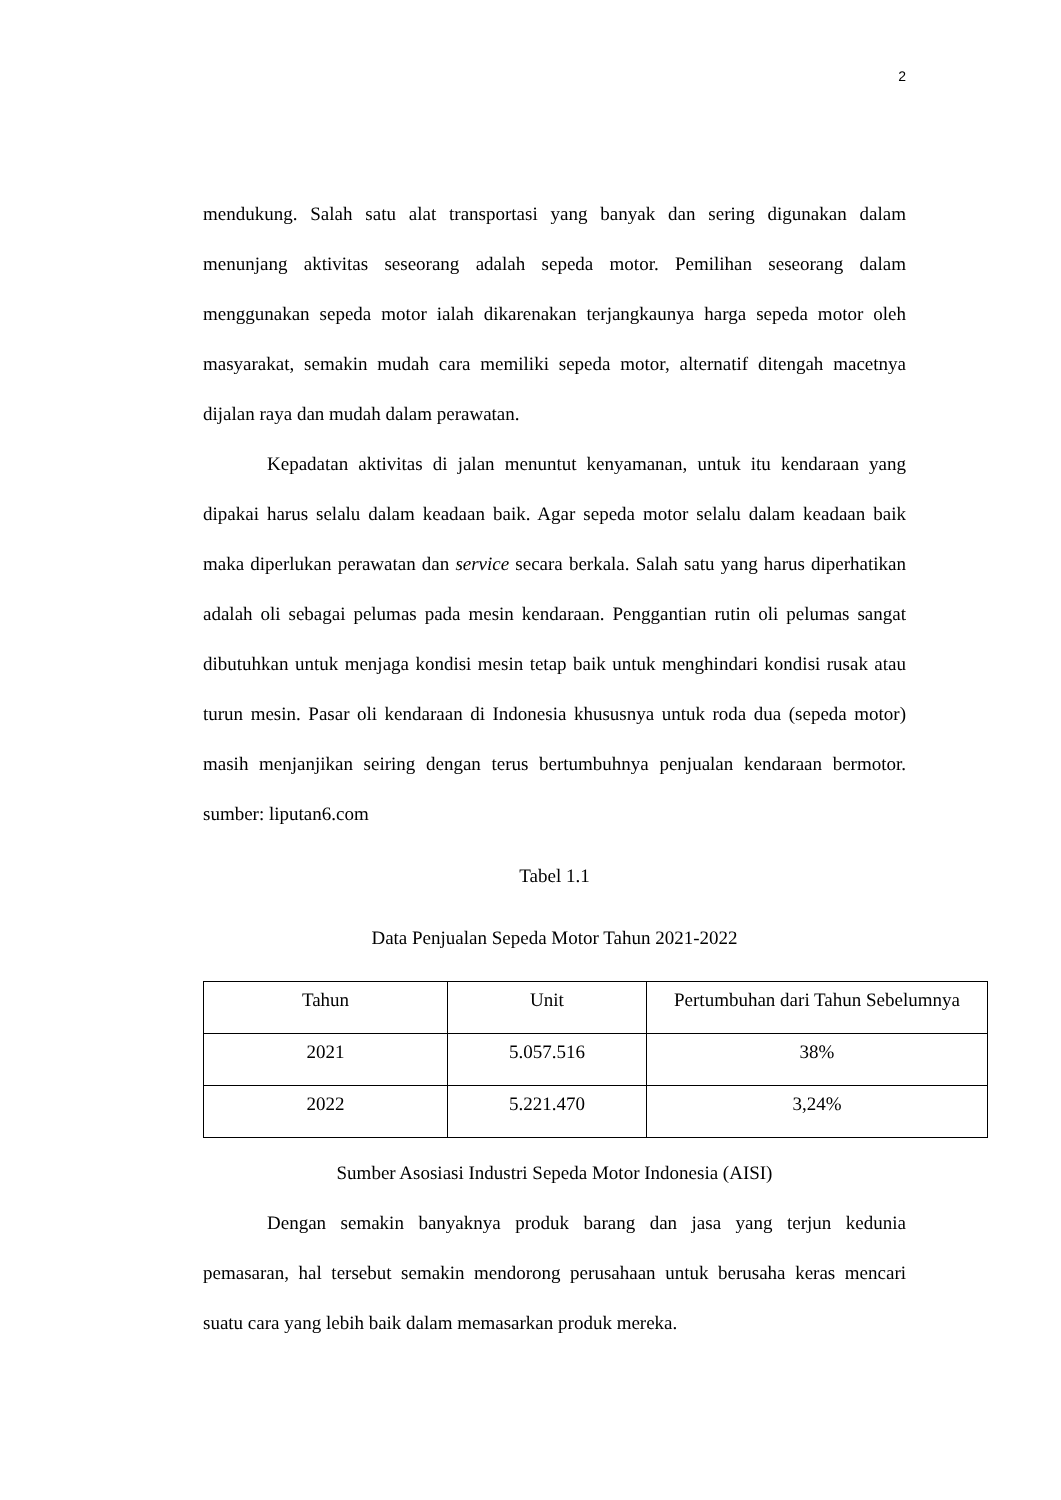2
mendukung. Salah satu alat transportasi yang banyak dan sering digunakan dalam menunjang aktivitas seseorang adalah sepeda motor. Pemilihan seseorang dalam menggunakan sepeda motor ialah dikarenakan terjangkaunya harga sepeda motor oleh masyarakat, semakin mudah cara memiliki sepeda motor, alternatif ditengah macetnya dijalan raya dan mudah dalam perawatan.
Kepadatan aktivitas di jalan menuntut kenyamanan, untuk itu kendaraan yang dipakai harus selalu dalam keadaan baik. Agar sepeda motor selalu dalam keadaan baik maka diperlukan perawatan dan service secara berkala. Salah satu yang harus diperhatikan adalah oli sebagai pelumas pada mesin kendaraan. Penggantian rutin oli pelumas sangat dibutuhkan untuk menjaga kondisi mesin tetap baik untuk menghindari kondisi rusak atau turun mesin. Pasar oli kendaraan di Indonesia khususnya untuk roda dua (sepeda motor) masih menjanjikan seiring dengan terus bertumbuhnya penjualan kendaraan bermotor. sumber: liputan6.com
Tabel 1.1
Data Penjualan Sepeda Motor Tahun 2021-2022
| Tahun | Unit | Pertumbuhan dari Tahun Sebelumnya |
| --- | --- | --- |
| 2021 | 5.057.516 | 38% |
| 2022 | 5.221.470 | 3,24% |
Sumber Asosiasi Industri Sepeda Motor Indonesia (AISI)
Dengan semakin banyaknya produk barang dan jasa yang terjun kedunia pemasaran, hal tersebut semakin mendorong perusahaan untuk berusaha keras mencari suatu cara yang lebih baik dalam memasarkan produk mereka.